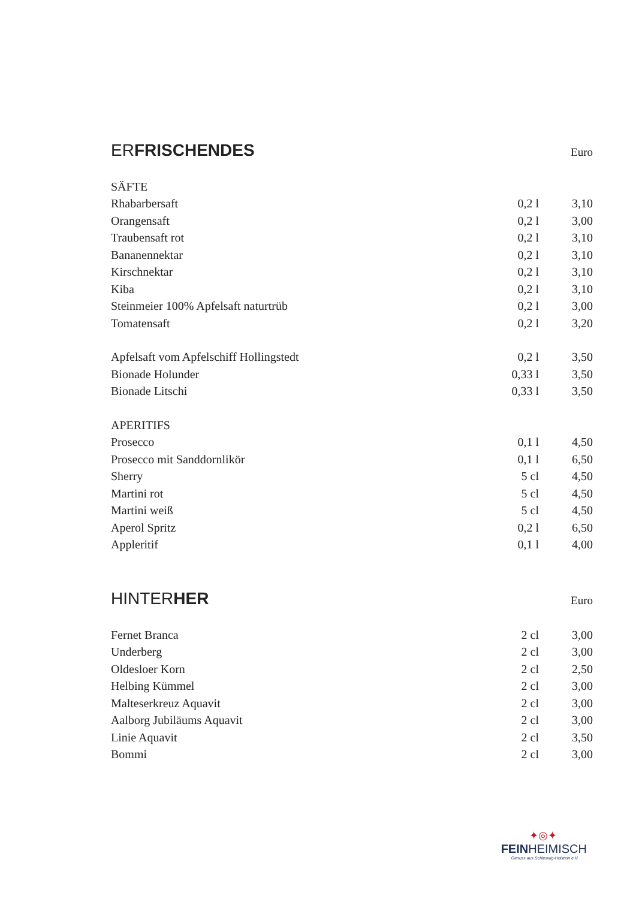ERFRISCHENDES Euro
| SÄFTE | | |
| Rhabarbersaft | 0,2 l | 3,10 |
| Orangensaft | 0,2 l | 3,00 |
| Traubensaft rot | 0,2 l | 3,10 |
| Bananennektar | 0,2 l | 3,10 |
| Kirschnektar | 0,2 l | 3,10 |
| Kiba | 0,2 l | 3,10 |
| Steinmeier 100% Apfelsaft naturtrüb | 0,2 l | 3,00 |
| Tomatensaft | 0,2 l | 3,20 |
| Apfelsaft vom Apfelschiff Hollingstedt | 0,2 l | 3,50 |
| Bionade Holunder | 0,33 l | 3,50 |
| Bionade Litschi | 0,33 l | 3,50 |
| APERITIFS | | |
| Prosecco | 0,1 l | 4,50 |
| Prosecco mit Sanddornlikör | 0,1 l | 6,50 |
| Sherry | 5 cl | 4,50 |
| Martini rot | 5 cl | 4,50 |
| Martini weiß | 5 cl | 4,50 |
| Aperol Spritz | 0,2 l | 6,50 |
| Appleritif | 0,1 l | 4,00 |
HINTERHER Euro
| Fernet Branca | 2 cl | 3,00 |
| Underberg | 2 cl | 3,00 |
| Oldesloer Korn | 2 cl | 2,50 |
| Helbing Kümmel | 2 cl | 3,00 |
| Malteserkreuz Aquavit | 2 cl | 3,00 |
| Aalborg Jubiläums Aquavit | 2 cl | 3,00 |
| Linie Aquavit | 2 cl | 3,50 |
| Bommi | 2 cl | 3,00 |
✦◎✦
FEINHEIMISCH
Genuss aus Schleswig-Holstein e.V.